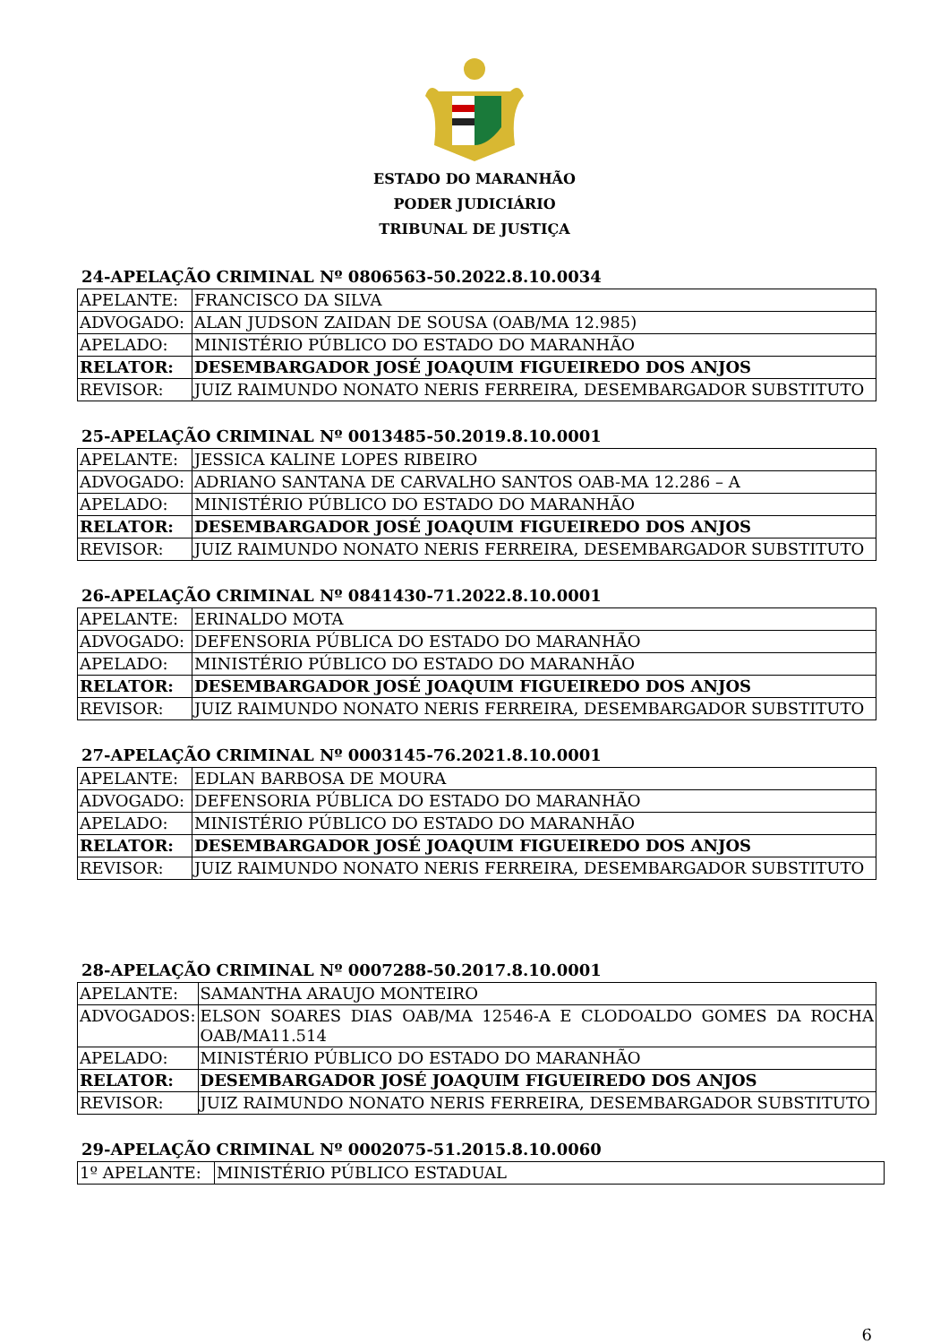ESTADO DO MARANHÃO
PODER JUDICIÁRIO
TRIBUNAL DE JUSTIÇA
24-APELAÇÃO CRIMINAL Nº 0806563-50.2022.8.10.0034
| APELANTE: | FRANCISCO DA SILVA |
| ADVOGADO: | ALAN JUDSON ZAIDAN DE SOUSA (OAB/MA 12.985) |
| APELADO: | MINISTÉRIO PÚBLICO DO ESTADO DO MARANHÃO |
| RELATOR: | DESEMBARGADOR JOSÉ JOAQUIM FIGUEIREDO DOS ANJOS |
| REVISOR: | JUIZ RAIMUNDO NONATO NERIS FERREIRA, DESEMBARGADOR SUBSTITUTO |
25-APELAÇÃO CRIMINAL Nº 0013485-50.2019.8.10.0001
| APELANTE: | JESSICA KALINE LOPES RIBEIRO |
| ADVOGADO: | ADRIANO SANTANA DE CARVALHO SANTOS OAB-MA 12.286 – A |
| APELADO: | MINISTÉRIO PÚBLICO DO ESTADO DO MARANHÃO |
| RELATOR: | DESEMBARGADOR JOSÉ JOAQUIM FIGUEIREDO DOS ANJOS |
| REVISOR: | JUIZ RAIMUNDO NONATO NERIS FERREIRA, DESEMBARGADOR SUBSTITUTO |
26-APELAÇÃO CRIMINAL Nº 0841430-71.2022.8.10.0001
| APELANTE: | ERINALDO MOTA |
| ADVOGADO: | DEFENSORIA PÚBLICA DO ESTADO DO MARANHÃO |
| APELADO: | MINISTÉRIO PÚBLICO DO ESTADO DO MARANHÃO |
| RELATOR: | DESEMBARGADOR JOSÉ JOAQUIM FIGUEIREDO DOS ANJOS |
| REVISOR: | JUIZ RAIMUNDO NONATO NERIS FERREIRA, DESEMBARGADOR SUBSTITUTO |
27-APELAÇÃO CRIMINAL Nº 0003145-76.2021.8.10.0001
| APELANTE: | EDLAN BARBOSA DE MOURA |
| ADVOGADO: | DEFENSORIA PÚBLICA DO ESTADO DO MARANHÃO |
| APELADO: | MINISTÉRIO PÚBLICO DO ESTADO DO MARANHÃO |
| RELATOR: | DESEMBARGADOR JOSÉ JOAQUIM FIGUEIREDO DOS ANJOS |
| REVISOR: | JUIZ RAIMUNDO NONATO NERIS FERREIRA, DESEMBARGADOR SUBSTITUTO |
28-APELAÇÃO CRIMINAL Nº 0007288-50.2017.8.10.0001
| APELANTE: | SAMANTHA ARAUJO MONTEIRO |
| ADVOGADOS: | ELSON SOARES DIAS OAB/MA 12546-A E CLODOALDO GOMES DA ROCHA OAB/MA11.514 |
| APELADO: | MINISTÉRIO PÚBLICO DO ESTADO DO MARANHÃO |
| RELATOR: | DESEMBARGADOR JOSÉ JOAQUIM FIGUEIREDO DOS ANJOS |
| REVISOR: | JUIZ RAIMUNDO NONATO NERIS FERREIRA, DESEMBARGADOR SUBSTITUTO |
29-APELAÇÃO CRIMINAL Nº 0002075-51.2015.8.10.0060
| 1º APELANTE: | MINISTÉRIO PÚBLICO ESTADUAL |
6